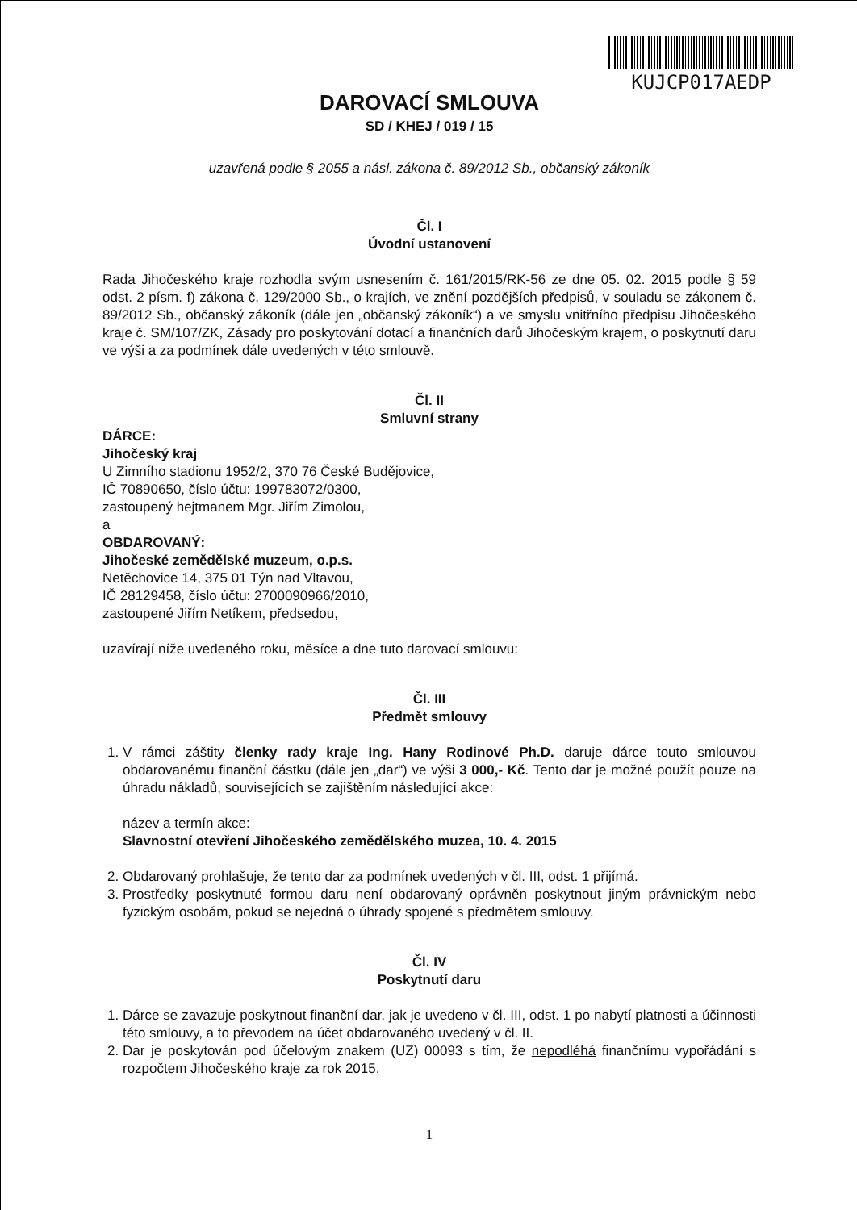KUJCP017AEDP
DAROVACÍ SMLOUVA
SD / KHEJ / 019 / 15
uzavřená podle § 2055 a násl. zákona č. 89/2012 Sb., občanský zákoník
Čl. I
Úvodní ustanovení
Rada Jihočeského kraje rozhodla svým usnesením č. 161/2015/RK-56 ze dne 05. 02. 2015 podle § 59 odst. 2 písm. f) zákona č. 129/2000 Sb., o krajích, ve znění pozdějších předpisů, v souladu se zákonem č. 89/2012 Sb., občanský zákoník (dále jen „občanský zákoník“) a ve smyslu vnitřního předpisu Jihočeského kraje č. SM/107/ZK, Zásady pro poskytování dotací a finančních darů Jihočeským krajem, o poskytnutí daru ve výši a za podmínek dále uvedených v této smlouvě.
Čl. II
Smluvní strany
DÁRCE:
Jihočeský kraj
U Zimního stadionu 1952/2, 370 76 České Budějovice,
IČ 70890650, číslo účtu: 199783072/0300,
zastoupený hejtmanem Mgr. Jiřím Zimolou,
a
OBDAROVANÝ:
Jihočeské zemědělské muzeum, o.p.s.
Netěchovice 14, 375 01 Týn nad Vltavou,
IČ 28129458, číslo účtu: 2700090966/2010,
zastoupené Jiřím Netíkem, předsedou,
uzavírají níže uvedeného roku, měsíce a dne tuto darovací smlouvu:
Čl. III
Předmět smlouvy
1. V rámci záštity členky rady kraje Ing. Hany Rodinové Ph.D. daruje dárce touto smlouvou obdarovanému finanční částku (dále jen „dar“) ve výši 3 000,- Kč. Tento dar je možné použít pouze na úhradu nákladů, souvisejících se zajištěním následující akce:
název a termín akce:
Slavnostní otevření Jihočeského zemědělského muzea, 10. 4. 2015
2. Obdarovaný prohlašuje, že tento dar za podmínek uvedených v čl. III, odst. 1 přijímá.
3. Prostředky poskytnuté formou daru není obdarovaný oprávněn poskytnout jiným právnickým nebo fyzickým osobám, pokud se nejedná o úhrady spojené s předmětem smlouvy.
Čl. IV
Poskytnutí daru
1. Dárce se zavazuje poskytnout finanční dar, jak je uvedeno v čl. III, odst. 1 po nabytí platnosti a účinnosti této smlouvy, a to převodem na účet obdarovaného uvedený v čl. II.
2. Dar je poskytován pod účelovým znakem (UZ) 00093 s tím, že nepodléhá finančnímu vypořádání s rozpočtem Jihočeského kraje za rok 2015.
1